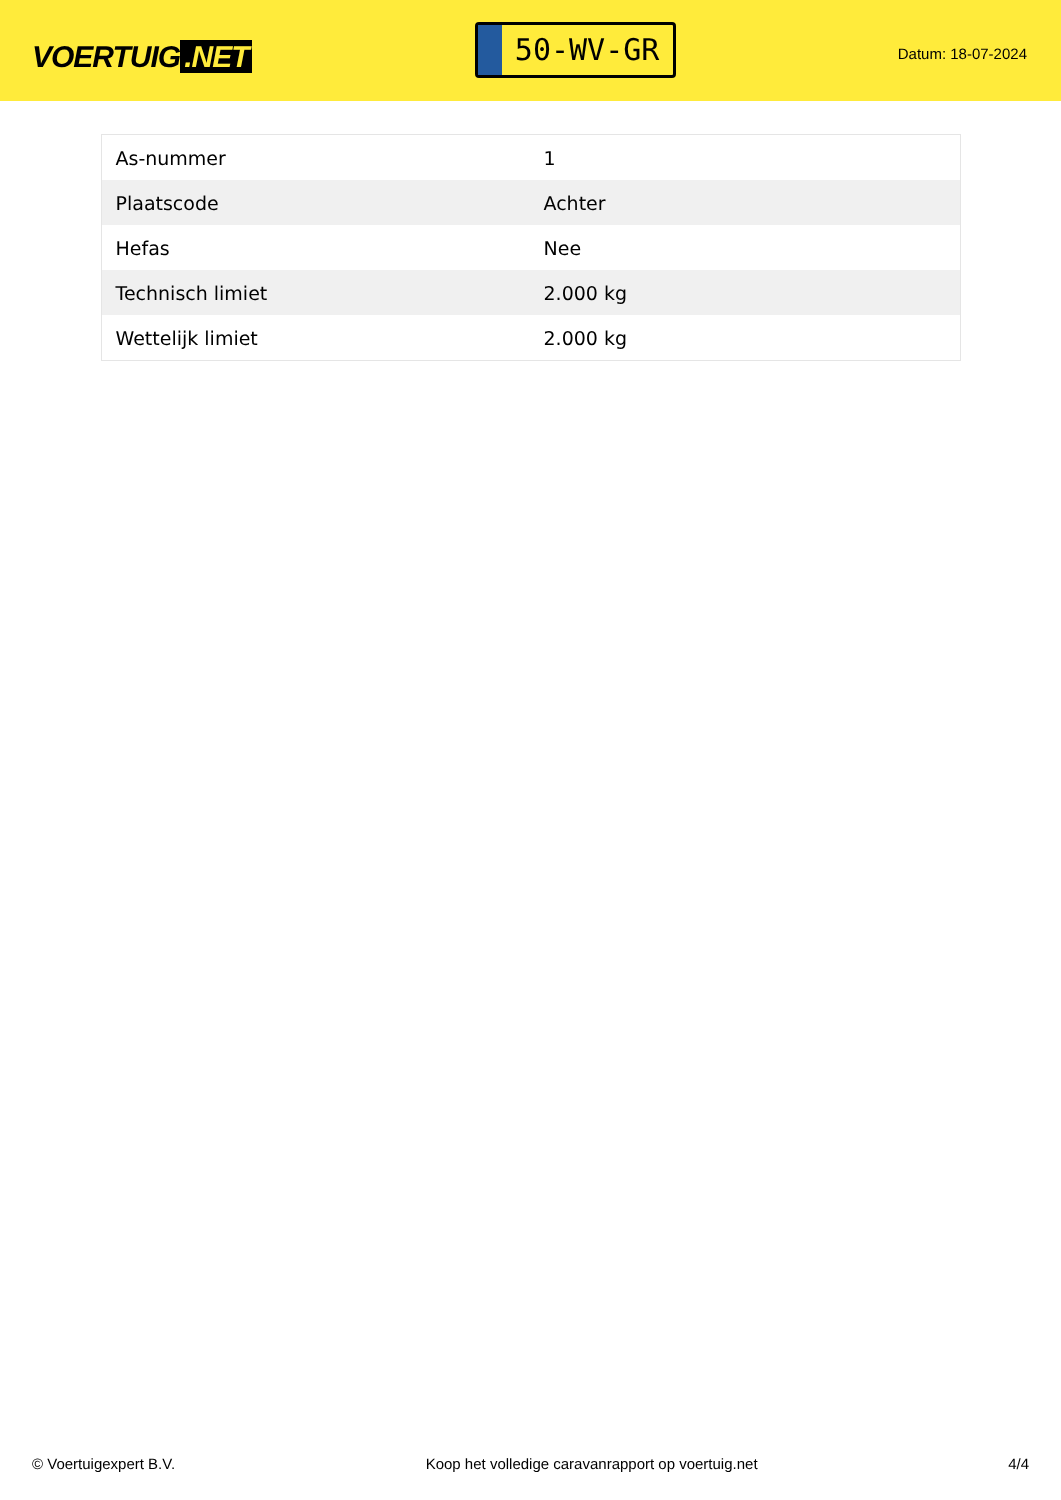VOERTUIG.NET
50-WV-GR
Datum: 18-07-2024
| As-nummer | 1 |
| Plaatscode | Achter |
| Hefas | Nee |
| Technisch limiet | 2.000 kg |
| Wettelijk limiet | 2.000 kg |
© Voertuigexpert B.V. Koop het volledige caravanrapport op voertuig.net 4/4